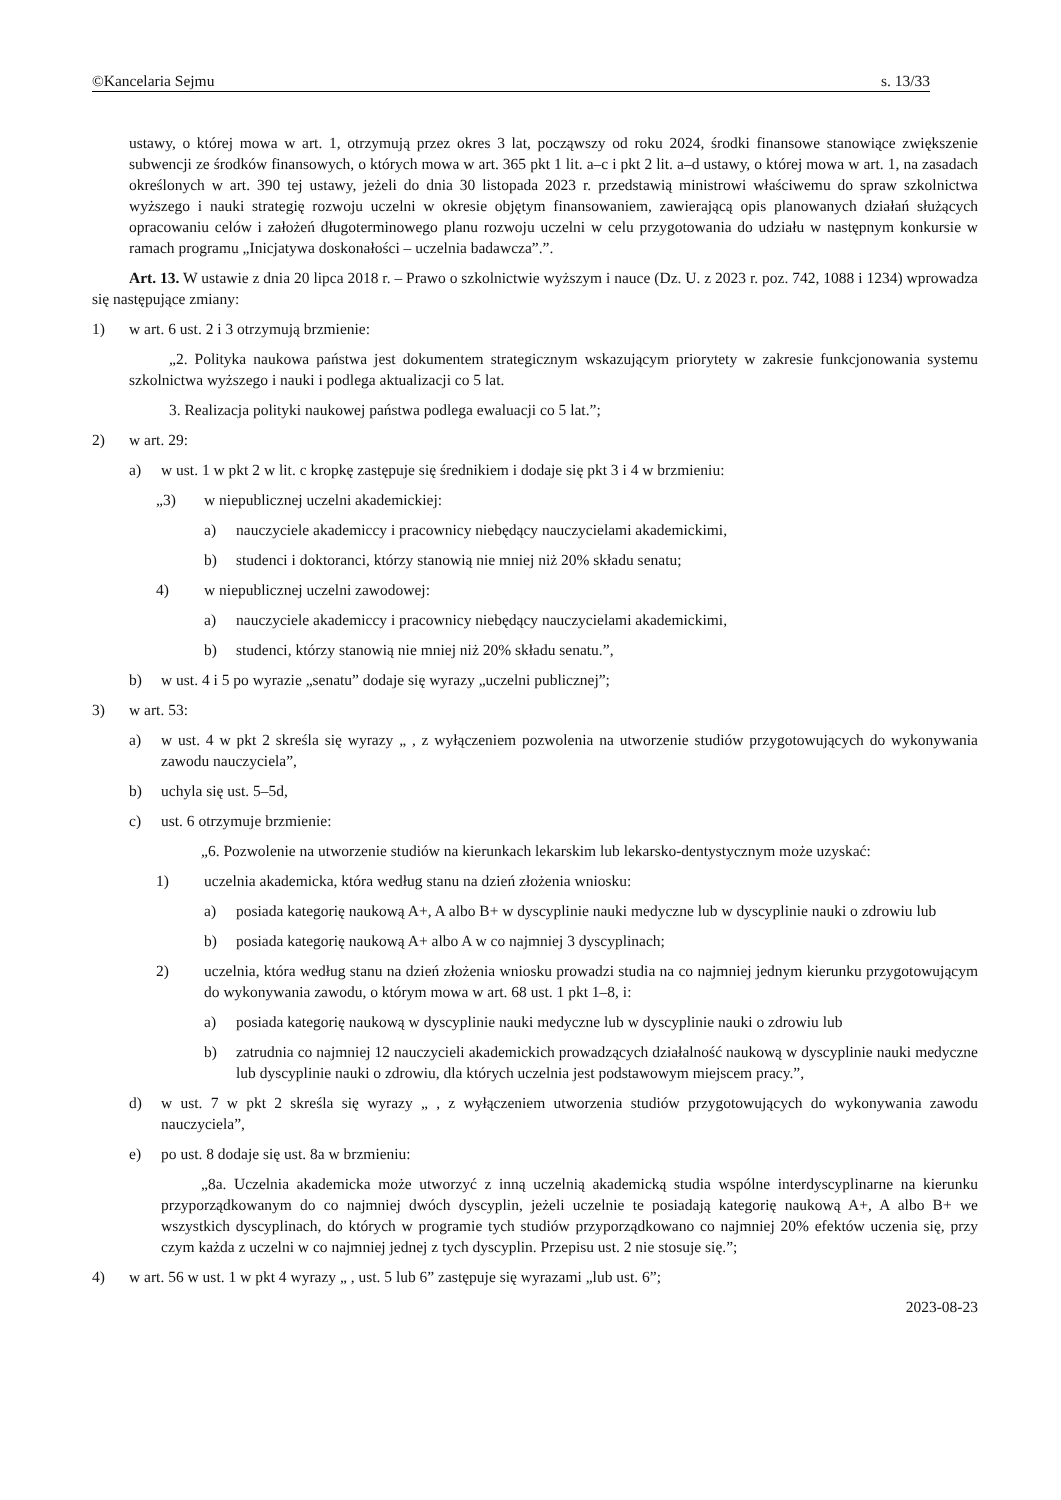©Kancelaria Sejmu s. 13/33
ustawy, o której mowa w art. 1, otrzymują przez okres 3 lat, począwszy od roku 2024, środki finansowe stanowiące zwiększenie subwencji ze środków finansowych, o których mowa w art. 365 pkt 1 lit. a–c i pkt 2 lit. a–d ustawy, o której mowa w art. 1, na zasadach określonych w art. 390 tej ustawy, jeżeli do dnia 30 listopada 2023 r. przedstawią ministrowi właściwemu do spraw szkolnictwa wyższego i nauki strategię rozwoju uczelni w okresie objętym finansowaniem, zawierającą opis planowanych działań służących opracowaniu celów i założeń długoterminowego planu rozwoju uczelni w celu przygotowania do udziału w następnym konkursie w ramach programu „Inicjatywa doskonałości – uczelnia badawcza”.”.
Art. 13. W ustawie z dnia 20 lipca 2018 r. – Prawo o szkolnictwie wyższym i nauce (Dz. U. z 2023 r. poz. 742, 1088 i 1234) wprowadza się następujące zmiany:
1) w art. 6 ust. 2 i 3 otrzymują brzmienie:
„2. Polityka naukowa państwa jest dokumentem strategicznym wskazującym priorytety w zakresie funkcjonowania systemu szkolnictwa wyższego i nauki i podlega aktualizacji co 5 lat.
3. Realizacja polityki naukowej państwa podlega ewaluacji co 5 lat.”;
2) w art. 29:
a) w ust. 1 w pkt 2 w lit. c kropkę zastępuje się średnikiem i dodaje się pkt 3 i 4 w brzmieniu:
„3) w niepublicznej uczelni akademickiej:
a) nauczyciele akademiccy i pracownicy niebędący nauczycielami akademickimi,
b) studenci i doktoranci, którzy stanowią nie mniej niż 20% składu senatu;
4) w niepublicznej uczelni zawodowej:
a) nauczyciele akademiccy i pracownicy niebędący nauczycielami akademickimi,
b) studenci, którzy stanowią nie mniej niż 20% składu senatu.”,
b) w ust. 4 i 5 po wyrazie „senatu” dodaje się wyrazy „uczelni publicznej”;
3) w art. 53:
a) w ust. 4 w pkt 2 skreśla się wyrazy „ , z wyłączeniem pozwolenia na utworzenie studiów przygotowujących do wykonywania zawodu nauczyciela”,
b) uchyla się ust. 5–5d,
c) ust. 6 otrzymuje brzmienie:
„6. Pozwolenie na utworzenie studiów na kierunkach lekarskim lub lekarsko-dentystycznym może uzyskać:
1) uczelnia akademicka, która według stanu na dzień złożenia wniosku:
a) posiada kategorię naukową A+, A albo B+ w dyscyplinie nauki medyczne lub w dyscyplinie nauki o zdrowiu lub
b) posiada kategorię naukową A+ albo A w co najmniej 3 dyscyplinach;
2) uczelnia, która według stanu na dzień złożenia wniosku prowadzi studia na co najmniej jednym kierunku przygotowującym do wykonywania zawodu, o którym mowa w art. 68 ust. 1 pkt 1–8, i:
a) posiada kategorię naukową w dyscyplinie nauki medyczne lub w dyscyplinie nauki o zdrowiu lub
b) zatrudnia co najmniej 12 nauczycieli akademickich prowadzących działalność naukową w dyscyplinie nauki medyczne lub dyscyplinie nauki o zdrowiu, dla których uczelnia jest podstawowym miejscem pracy.”,
d) w ust. 7 w pkt 2 skreśla się wyrazy „ , z wyłączeniem utworzenia studiów przygotowujących do wykonywania zawodu nauczyciela”,
e) po ust. 8 dodaje się ust. 8a w brzmieniu:
„8a. Uczelnia akademicka może utworzyć z inną uczelnią akademicką studia wspólne interdyscyplinarne na kierunku przyporządkowanym do co najmniej dwóch dyscyplin, jeżeli uczelnie te posiadają kategorię naukową A+, A albo B+ we wszystkich dyscyplinach, do których w programie tych studiów przyporządkowano co najmniej 20% efektów uczenia się, przy czym każda z uczelni w co najmniej jednej z tych dyscyplin. Przepisu ust. 2 nie stosuje się.”;
4) w art. 56 w ust. 1 w pkt 4 wyrazy „ , ust. 5 lub 6” zastępuje się wyrazami „lub ust. 6”;
2023-08-23